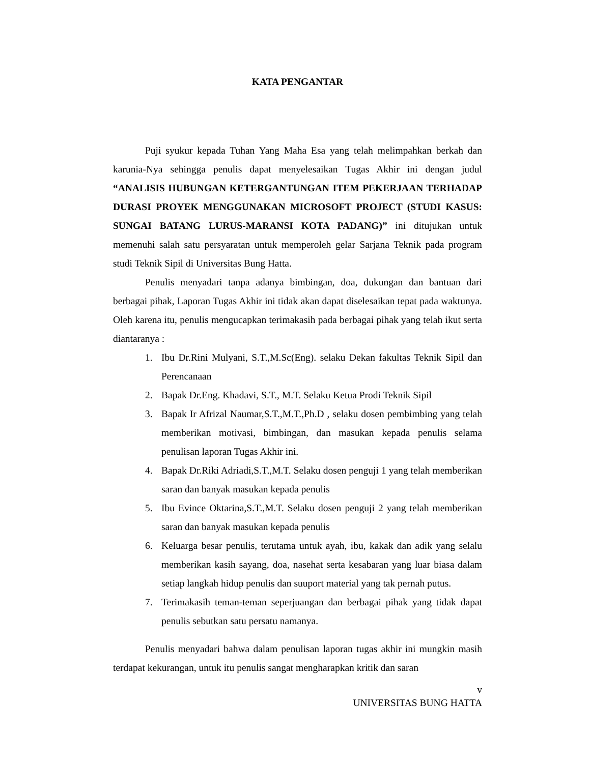KATA PENGANTAR
Puji syukur kepada Tuhan Yang Maha Esa yang telah melimpahkan berkah dan karunia-Nya sehingga penulis dapat menyelesaikan Tugas Akhir ini dengan judul “ANALISIS HUBUNGAN KETERGANTUNGAN ITEM PEKERJAAN TERHADAP DURASI PROYEK MENGGUNAKAN MICROSOFT PROJECT (STUDI KASUS: SUNGAI BATANG LURUS-MARANSI KOTA PADANG)” ini ditujukan untuk memenuhi salah satu persyaratan untuk memperoleh gelar Sarjana Teknik pada program studi Teknik Sipil di Universitas Bung Hatta.
Penulis menyadari tanpa adanya bimbingan, doa, dukungan dan bantuan dari berbagai pihak, Laporan Tugas Akhir ini tidak akan dapat diselesaikan tepat pada waktunya. Oleh karena itu, penulis mengucapkan terimakasih pada berbagai pihak yang telah ikut serta diantaranya :
1. Ibu Dr.Rini Mulyani, S.T.,M.Sc(Eng). selaku Dekan fakultas Teknik Sipil dan Perencanaan
2. Bapak Dr.Eng. Khadavi, S.T., M.T. Selaku Ketua Prodi Teknik Sipil
3. Bapak Ir Afrizal Naumar,S.T.,M.T.,Ph.D , selaku dosen pembimbing yang telah memberikan motivasi, bimbingan, dan masukan kepada penulis selama penulisan laporan Tugas Akhir ini.
4. Bapak Dr.Riki Adriadi,S.T.,M.T. Selaku dosen penguji 1 yang telah memberikan saran dan banyak masukan kepada penulis
5. Ibu Evince Oktarina,S.T.,M.T. Selaku dosen penguji 2 yang telah memberikan saran dan banyak masukan kepada penulis
6. Keluarga besar penulis, terutama untuk ayah, ibu, kakak dan adik yang selalu memberikan kasih sayang, doa, nasehat serta kesabaran yang luar biasa dalam setiap langkah hidup penulis dan suuport material yang tak pernah putus.
7. Terimakasih teman-teman seperjuangan dan berbagai pihak yang tidak dapat penulis sebutkan satu persatu namanya.
Penulis menyadari bahwa dalam penulisan laporan tugas akhir ini mungkin masih terdapat kekurangan, untuk itu penulis sangat mengharapkan kritik dan saran
v
UNIVERSITAS BUNG HATTA